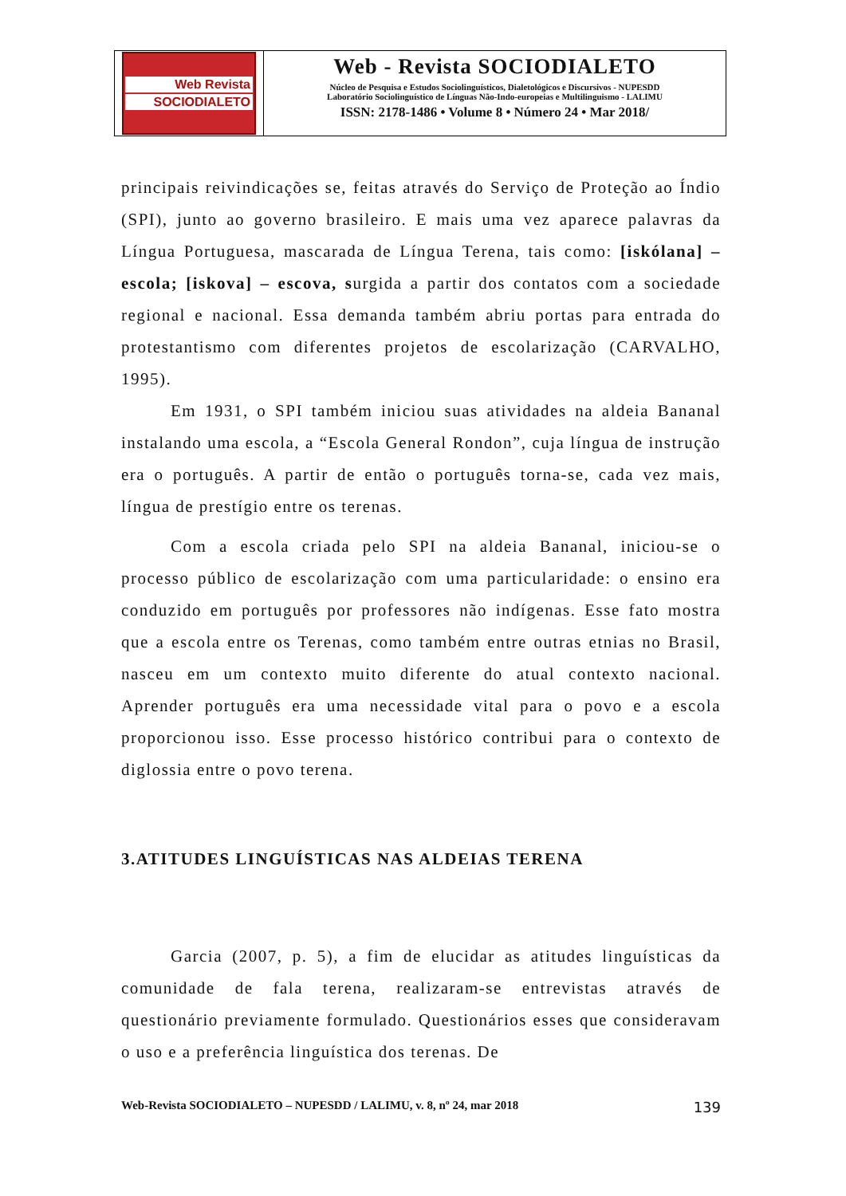Web Revista
SOCIODIALETO
Web - Revista SOCIODIALETO
Núcleo de Pesquisa e Estudos Sociolinguísticos, Dialetológicos e Discursivos - NUPESDD
Laboratório Sociolinguístico de Línguas Não-Indo-europeias e Multilinguismo - LALIMU
ISSN: 2178-1486 • Volume 8 • Número 24 • Mar 2018/
principais reivindicações se, feitas através do Serviço de Proteção ao Índio (SPI), junto ao governo brasileiro. E mais uma vez aparece palavras da Língua Portuguesa, mascarada de Língua Terena, tais como: [iskólana] – escola; [iskova] – escova, surgida a partir dos contatos com a sociedade regional e nacional. Essa demanda também abriu portas para entrada do protestantismo com diferentes projetos de escolarização (CARVALHO, 1995).
Em 1931, o SPI também iniciou suas atividades na aldeia Bananal instalando uma escola, a “Escola General Rondon”, cuja língua de instrução era o português. A partir de então o português torna-se, cada vez mais, língua de prestígio entre os terenas.
Com a escola criada pelo SPI na aldeia Bananal, iniciou-se o processo público de escolarização com uma particularidade: o ensino era conduzido em português por professores não indígenas. Esse fato mostra que a escola entre os Terenas, como também entre outras etnias no Brasil, nasceu em um contexto muito diferente do atual contexto nacional. Aprender português era uma necessidade vital para o povo e a escola proporcionou isso. Esse processo histórico contribui para o contexto de diglossia entre o povo terena.
3.ATITUDES LINGUÍSTICAS NAS ALDEIAS TERENA
Garcia (2007, p. 5), a fim de elucidar as atitudes linguísticas da comunidade de fala terena, realizaram-se entrevistas através de questionário previamente formulado. Questionários esses que consideravam o uso e a preferência linguística dos terenas. De
Web-Revista SOCIODIALETO – NUPESDD / LALIMU, v. 8, nº 24, mar 2018 139